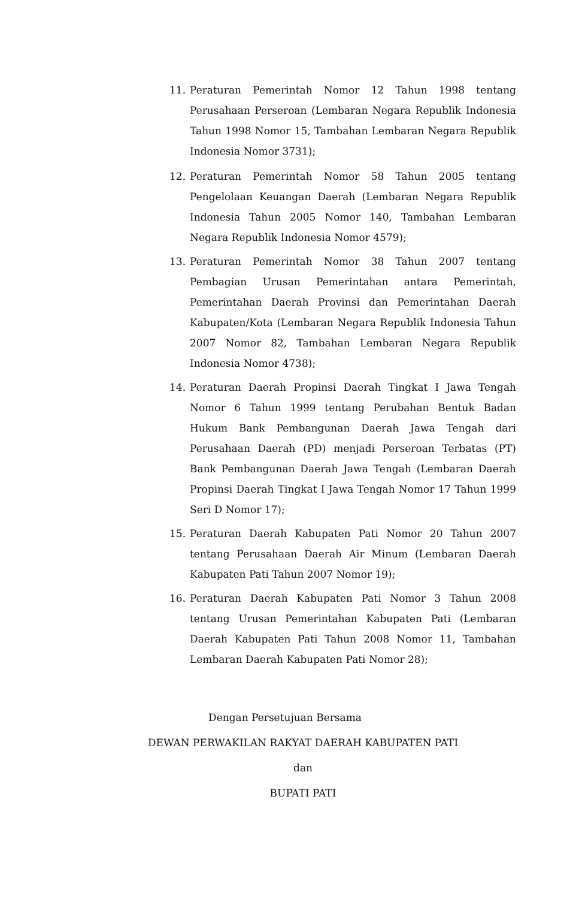11. Peraturan Pemerintah Nomor 12 Tahun 1998 tentang Perusahaan Perseroan (Lembaran Negara Republik Indonesia Tahun 1998 Nomor 15, Tambahan Lembaran Negara Republik Indonesia Nomor 3731);
12. Peraturan Pemerintah Nomor 58 Tahun 2005 tentang Pengelolaan Keuangan Daerah (Lembaran Negara Republik Indonesia Tahun 2005 Nomor 140, Tambahan Lembaran Negara Republik Indonesia Nomor 4579);
13. Peraturan Pemerintah Nomor 38 Tahun 2007 tentang Pembagian Urusan Pemerintahan antara Pemerintah, Pemerintahan Daerah Provinsi dan Pemerintahan Daerah Kabupaten/Kota (Lembaran Negara Republik Indonesia Tahun 2007 Nomor 82, Tambahan Lembaran Negara Republik Indonesia Nomor 4738);
14. Peraturan Daerah Propinsi Daerah Tingkat I Jawa Tengah Nomor 6 Tahun 1999 tentang Perubahan Bentuk Badan Hukum Bank Pembangunan Daerah Jawa Tengah dari Perusahaan Daerah (PD) menjadi Perseroan Terbatas (PT) Bank Pembangunan Daerah Jawa Tengah (Lembaran Daerah Propinsi Daerah Tingkat I Jawa Tengah Nomor 17 Tahun 1999 Seri D Nomor 17);
15. Peraturan Daerah Kabupaten Pati Nomor 20 Tahun 2007 tentang Perusahaan Daerah Air Minum (Lembaran Daerah Kabupaten Pati Tahun 2007 Nomor 19);
16. Peraturan Daerah Kabupaten Pati Nomor 3 Tahun 2008 tentang Urusan Pemerintahan Kabupaten Pati (Lembaran Daerah Kabupaten Pati Tahun 2008 Nomor 11, Tambahan Lembaran Daerah Kabupaten Pati Nomor 28);
Dengan Persetujuan Bersama
DEWAN PERWAKILAN RAKYAT DAERAH KABUPATEN PATI
dan
BUPATI PATI